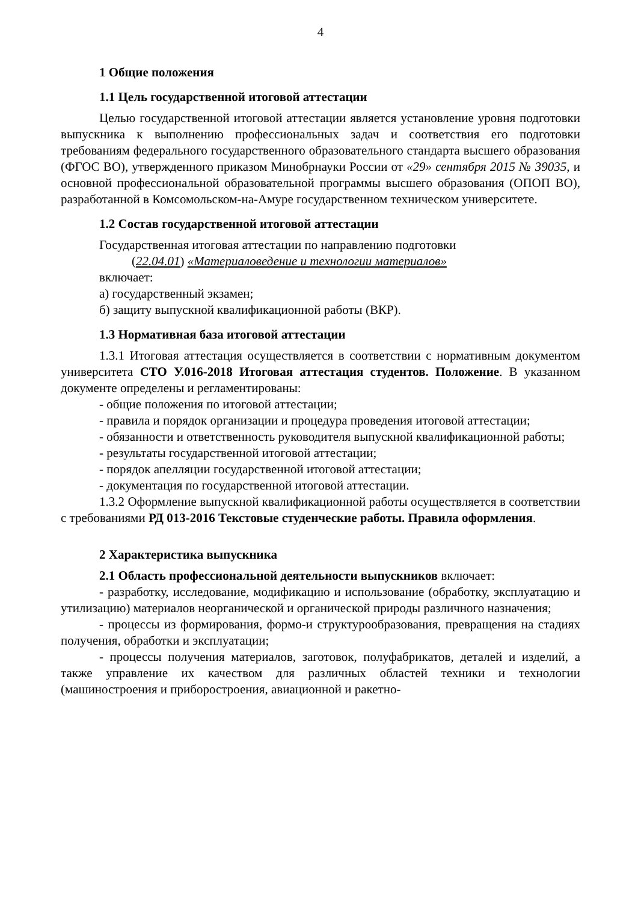4
1 Общие положения
1.1 Цель государственной итоговой аттестации
Целью государственной итоговой аттестации является установление уровня подготовки выпускника к выполнению профессиональных задач и соответствия его подготовки требованиям федерального государственного образовательного стандарта высшего образования (ФГОС ВО), утвержденного приказом Минобрнауки России от «29» сентября 2015 № 39035, и основной профессиональной образовательной программы высшего образования (ОПОП ВО), разработанной в Комсомольском-на-Амуре государственном техническом университете.
1.2 Состав государственной итоговой аттестации
Государственная итоговая аттестации по направлению подготовки
(22.04.01) «Материаловедение и технологии материалов»
включает:
а) государственный экзамен;
б) защиту выпускной квалификационной работы (ВКР).
1.3 Нормативная база итоговой аттестации
1.3.1 Итоговая аттестация осуществляется в соответствии с нормативным документом университета СТО У.016-2018 Итоговая аттестация студентов. Положение. В указанном документе определены и регламентированы:
- общие положения по итоговой аттестации;
- правила и порядок организации и процедура проведения итоговой аттестации;
- обязанности и ответственность руководителя выпускной квалификационной работы;
- результаты государственной итоговой аттестации;
- порядок апелляции государственной итоговой аттестации;
- документация по государственной итоговой аттестации.
1.3.2 Оформление выпускной квалификационной работы осуществляется в соответствии с требованиями РД 013-2016 Текстовые студенческие работы. Правила оформления.
2 Характеристика выпускника
2.1 Область профессиональной деятельности выпускников включает:
- разработку, исследование, модификацию и использование (обработку, эксплуатацию и утилизацию) материалов неорганической и органической природы различного назначения;
- процессы из формирования, формо-и структурообразования, превращения на стадиях получения, обработки и эксплуатации;
- процессы получения материалов, заготовок, полуфабрикатов, деталей и изделий, а также управление их качеством для различных областей техники и технологии (машиностроения и приборостроения, авиационной и ракетно-